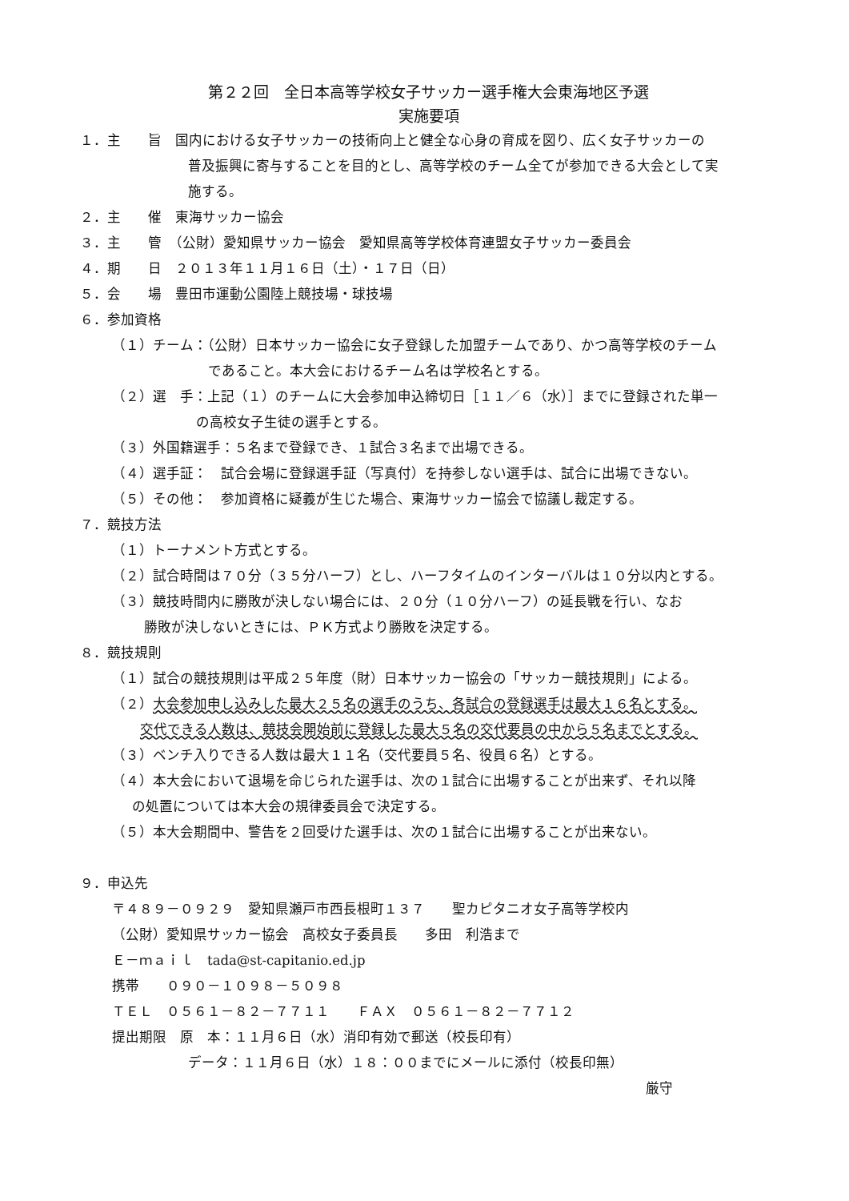第２２回　全日本高等学校女子サッカー選手権大会東海地区予選
実施要項
１．主　　旨　国内における女子サッカーの技術向上と健全な心身の育成を図り、広く女子サッカーの
普及振興に寄与することを目的とし、高等学校のチーム全てが参加できる大会として実
施する。
２．主　　催　東海サッカー協会
３．主　　管　（公財）愛知県サッカー協会　愛知県高等学校体育連盟女子サッカー委員会
４．期　　日　２０１３年１１月１６日（土）・１７日（日）
５．会　　場　豊田市運動公園陸上競技場・球技場
６．参加資格
（１）チーム：（公財）日本サッカー協会に女子登録した加盟チームであり、かつ高等学校のチーム
であること。本大会におけるチーム名は学校名とする。
（２）選　手：上記（１）のチームに大会参加申込締切日［１１／６（水）］までに登録された単一
の高校女子生徒の選手とする。
（３）外国籍選手：５名まで登録でき、１試合３名まで出場できる。
（４）選手証：　試合会場に登録選手証（写真付）を持参しない選手は、試合に出場できない。
（５）その他：　参加資格に疑義が生じた場合、東海サッカー協会で協議し裁定する。
７．競技方法
（１）トーナメント方式とする。
（２）試合時間は７０分（３５分ハーフ）とし、ハーフタイムのインターバルは１０分以内とする。
（３）競技時間内に勝敗が決しない場合には、２０分（１０分ハーフ）の延長戦を行い、なお
勝敗が決しないときには、ＰＫ方式より勝敗を決定する。
８．競技規則
（１）試合の競技規則は平成２５年度（財）日本サッカー協会の「サッカー競技規則」による。
（２）大会参加申し込みした最大２５名の選手のうち、各試合の登録選手は最大１６名とする。
交代できる人数は、競技会開始前に登録した最大５名の交代要員の中から５名までとする。
（３）ベンチ入りできる人数は最大１１名（交代要員５名、役員６名）とする。
（４）本大会において退場を命じられた選手は、次の１試合に出場することが出来ず、それ以降
の処置については本大会の規律委員会で決定する。
（５）本大会期間中、警告を２回受けた選手は、次の１試合に出場することが出来ない。
９．申込先
〒４８９－０９２９　愛知県瀬戸市西長根町１３７　　聖カピタニオ女子高等学校内
（公財）愛知県サッカー協会　高校女子委員長　　多田　利浩まで
Ｅ－ｍａｉｌ　tada@st-capitanio.ed.jp
携帯　　０９０－１０９８－５０９８
ＴＥＬ　０５６１－８２－７７１１　　ＦＡＸ　０５６１－８２－７７１２
提出期限　原　本：１１月６日（水）消印有効で郵送（校長印有）
データ：１１月６日（水）１８：００までにメールに添付（校長印無）
厳守